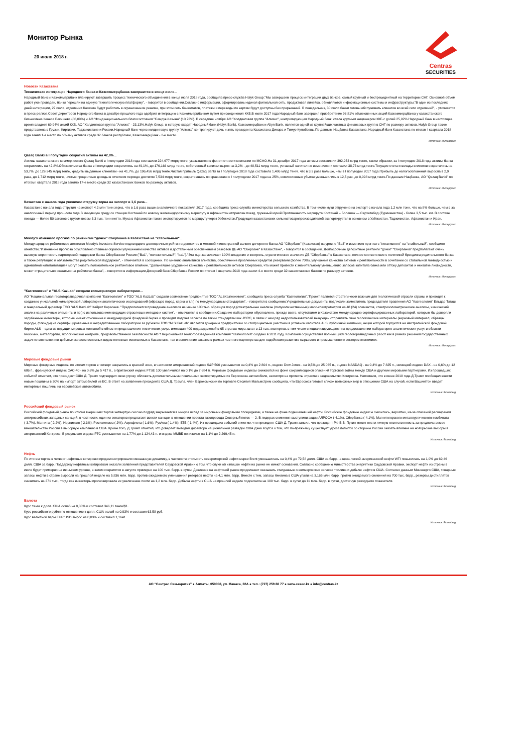Монитор Рынка
20 июля 2018 г.
Centras
SECURITIES
Новости Казахстана
Техническая интеграция Народного банка и Казкоммерцбанка завершится в конце июля...
Народный банк и Казкоммерцбанк планируют завершить процесс технического объединения в конце июля 2018 года, сообщила пресс-служба Halyk Group."Мы завершаем процесс интеграции двух банков, самый крупный и беспрецедентный на территории СНГ. Основной объем работ уже проведен, банки перешли на единую технологическую платформу", - говорится в сообщении.Согласно информации, сформированы единая филиальная сеть, продуктовая линейка, обновляются информационные системы и инфраструктуры."В один из последних дней интеграции, 27 июля, отделения Казкома будут работать в ограниченном режиме, при этом сеть банкоматов, платежи и переводы по картам будут доступны без прерываний. В понедельник, 30 июля банки готовы обслуживать клиентов во всей сети отделений", - уточняется в пресс-релизе.Совет директоров Народного банка в декабре прошлого года одобрил интеграцию с Казкоммерцбанком путем присоединения ККБ.В июле 2017 года Народный банк завершил приобретение 96,81% обыкновенных акций Казкоммерцбанка у казахстанского бизнесмена Кенеса Ракишева (86,09%) и АО "Фонд национального благосостояния "Самрук-Казына" (10,72%). В середине ноября АО "Холдинговая группа "Алмэкс", контролирующая Народный банк, стала крупным акционером ККБ с долей 25,02%.Народный банк в настоящее время владеет 69,94% акций ККБ, АО "Холдинговая группа "Алмэкс" - 23,13%.Halyk Group, в которую входят Народный банк (Halyk Bank), Казкоммерцбанк и Altyn Bank, является одной из крупнейших частных финансовых групп в СНГ по размеру активов. Halyk Group также представлена в Грузии, Киргизии, Таджикистане и России.Народный банк через холдинговую группу "Алмэкс" контролируют дочь и зять президента Казахстана Динара и Тимур Кулибаевы.По данным Нацбанка Казахстана, Народный банк Казахстана по итогам I квартала 2018 года занял 1-е место по объему активов среди 32 банков республики, Казкоммерцбанк - 2-е место.
Источник: Интерфакс
Qazaq Banki в I полугодии сократил активы на 42,8%...
Активы казахстанского коммерческого Qazaq Banki в I полугодии 2018 года составили 224,677 млрд тенге, указывается в финотчетности компании по МСФО.На 31 декабря 2017 года активы составляли 392,953 млрд тенге, таким образом, за I полугодие 2018 года активы банка сократились на 42,8%.Обязательства банка в I полугодии сократились на 49,1%, до 176,166 млрд тенге, собственный капитал вырос на 3,2% - до 48,511 млрд тенге, уставный капитал не изменился и составил 38,73 млрд тенге.Текущие счета и вклады клиентов сократились на 53,7%, до 129,345 млрд тенге, кредиты выданные клиентам - на 41,7%, до 196,456 млрд тенге.Чистая прибыль Qazaq Banki за I полугодие 2018 года составила 1,486 млрд тенге, что в 3,3 раза больше, чем в I полугодии 2017 года.Прибыль до налогообложения выросла в 2,9 раза, до 1,712 млрд тенге, чистые процентные доходы в отчетном периоде достигли 7,534 млрд тенге, сократившись по сравнению с I полугодием 2017 года на 25%, комиссионные убытки уменьшились в 12,5 раз, до 0,098 млрд тенге.По данным Нацбанка, АО "Qazaq Banki" по итогам I квартала 2018 года заняло 17-е место среди 32 казахстанских банков по размеру активов.
Источник: Интерфакс
Казахстан с начала года увеличил отгрузку зерна на экспорт в 1,6 раза...
Казахстан с начала года отгрузил на экспорт 4,2 млн тонн зерна, что в 1,6 раза выше аналогичного показателя 2017 года, сообщила пресс-служба министерства сельского хозяйства. В том числе муки отгружено на экспорт с начала года 1,2 млн тонн, что на 8% больше, чем в за аналогичный период прошлого года.В минувшую среду со станции Костанай по новому железнодорожному маршруту в Афганистан отправлен поезд, груженый мукой.Протяженность маршрута Костанай – Болашак — Серхетабад (Туркменистан) - более 3,5 тыс. км. В составе поезда — более 50 вагонов с грузом весом 3,3 тыс. тонн нетто. Мука в Афганистан также экспортируется по маршруту через Узбекистан.Продукция казахстанских сельхозтоваропроизводителей экспортируется в основном в Узбекистан, Таджикистан, Афганистан и Иран.
Источник: Интерфакс
Moody's изменило прогноз по рейтингам "дочки" Сбербанка в Казахстане на "стабильный"...
Международное рейтинговое агентство Moody's Investors Service подтвердило долгосрочные рейтинги депозитов в местной и иностранной валюте дочернего банка АО "Сбербанк" (Казахстан) на уровне "Ba3" и изменило прогноз с "негативного" на "стабильный", сообщило агентство."Изменение прогноза обусловлено главным образом улучшением качества активов и достаточным обеспечением резервов ДБ АО "Сбербанк" в Казахстане", - говорится в сообщении. Долгосрочные депозитные рейтинги "дочки" "Сбербанка" предполагают очень высокую вероятность партнерской поддержки банка Сбербанком России ("Ba1", "положительный", "ba1")."Эта оценка включает 100% владение и контроль, стратегическое значение ДБ "Сбербанка" в Казахстане, полное соответствие с политикой брэндинга родительского банка, а также репутацию и обязательства родительской поддержки", - отмечается в сообщении. По мнению аналитиков агентства, обеспечение проблемных кредитов резервами (более 70%), улучшение качества активов и рентабельности в сочетании со стабильной ликвидностью и адекватной капитализацией могут оказать положительное рейтинговое влияние. "Дальнейшее ухудшение качества и рентабельности активов Сбербанка, что может привести к значительному уменьшению запасов капитала банка или оттоку депозитов и нехватке ликвидности, может отрицательно сказаться на рейтингах банка", - говорится в информации.Дочерний банк Сбербанка России по итогам I квартала 2018 года занял 4-е место среди 32 казахстанских банков по размеру активов.
Источник: Интерфакс
"Казгеология" и "ALS KazLab" создали коммерческую лабораторию...
АО "Национальная геологоразведочная компания "Казгеология" и ТОО "ALS KazLab" создали совместное предприятие ТОО "ALSКазгеохимия", сообщила пресс-служба "Казгеологии"."Проект является стратегически важным для геологической отрасли страны и приведет к созданию уникальной коммерческой лаборатории аналитических исследований (образцов пород, керна и т.п.) по международным стандартам", - говорится в сообщении.Учредительные документы подписали заместитель председателя правления АО "Казгеология" Ельдар Тагаш и генеральный директор ТОО "ALS KazLab" Кайрат Карасаев. "Предполагается проведение анализов не менее 100 тыс. образцов пород (спектральные анализы (полуколичественные) масс-спектрометрия на 48 (24) элементов, спектрозолометрические анализы, химический анализ на различные элементы и пр.) с использованием ведущих отраслевых методов и систем", - отмечается в сообщении.Создание лаборатории обусловлено, прежде всего, отсутствием в Казахстане международно сертифицированных лабораторий, которым бы доверяли зарубежные инвесторы, которые имеют отношение к международной фондовой бирже и проводят подсчет запасов по таким стандартам как JORC, в связи с чем ряд недропользователей вынужден отправлять свои геологические материалы (керновый материал, образцы породы, флюиды) на сертифицированные и аккредитованные лаборатории за рубежом.ТОО "ALS KazLab" является дочерним предприятием со стопроцентным участием в уставном капитале ALS, публичной компании, акции которой торгуются на Австралийской фондовой бирже.ALS – одна из ведущих мировых компаний в области представления технических услуг, имеющая 400 подразделений в 65 странах мира, штат в 13 тыс. экспертов, в том числе специализирующаяся на предоставлении лабораторно-аналитических услуг в области геохимии, металлургии, экологической контроле, продовольственной безопасности.АО "Национальная геологоразведочная компания "Казгеология" создано в 2011 году. Компания осуществляет полный цикл геологоразведочных работ как в рамках решения государственных задач по восполнению добытых запасов основных видов полезных ископаемых в Казахстане, так и исполнение заказов в рамках частного партнерства для содействия развитию сырьевого и промышленного секторов экономики.
Источник: Интерфакс
Мировые фондовые рынки
Мировые фондовые индексы по итогам торгов в четверг закрылись в красной зоне, в частности американский индекс S&P 500 уменьшился на 0,4% до 2 804 п., индекс Dow Jones - на 0,5% до 25 065 п., индекс NASDAQ - на 0,4% до 7 825 п., немецкий индекс DAX - на 0,6% до 12 686 п., французский индекс CAC-40 - на 0,6% до 5 417 п., а британский индекс FTSE 100 увеличился на 0,1% до 7 684 п. Мировые фондовые индексы снижаются на фоне сохраняющихся опасений торговой войны между США и другими мировыми партнерами. Из прошедших событий отметим, что президент США Д. Трамп подтвердил свою угрозу обложить дополнительными пошлинами экспортируемые из Евросоюза автомобили, несмотря на протесты отрасли и недовольство Конгресса. Напомним, что в июне 2018 года Д.Трамп пообещал ввести новые пошлины в 20% на импорт автомобилей из ЕС. В ответ на заявление президента США Д. Трампа, член Еврокомиссии по торговле Сесилия Мальмстрем сообщила, что Евросоюз готовит список возможных мер в отношении США на случай, если Вашингтон введет импортные пошлины на европейские автомобили.
Источник: Bloomberg
Российский фондовый рынок
Российский фондовый рынок по итогам вчерашних торгов четвертую сессию подряд закрывается в минусе вслед за мировыми фондовыми площадками, а также на фоне подешевевшей нефти. Российские фондовые индексы снизились, вероятно, из-за опасений расширения антироссийских западных санкций, в частности, один из сенаторов предлагает ввести санкции в отношении проекта газопровода Северный поток — 2. В лидерах снижения выступили акции АЛРОСА (-4,1%), Сбербанка (-4,1%), Магнитогорского металлургического комбината (-3,7%), Магнита (-2,2%), Норникеля (-2,1%), Ростелекома (-2%), Аэрофлота (-1,6%), РусАла (-1,4%), ВТБ (-1,4%). Из прошедших событий отметим, что президент США Д. Трамп заявил, что президент РФ В.В. Путин может нести личную ответственность за предполагаемое вмешательство России в выборную кампанию в США. Кроме того, Д.Трамп отметил, что доверяет выводам директора национальной разведки США Дэна Коутса о том, что по-прежнему существует угроза попыток со стороны России оказать влияние на ноябрьские выборы в американский Конгресс. В результате индекс РТС уменьшился на 1,77% до 1 124,43 п. и индекс ММВБ понизился на 1,1% до 2 269,45 п.
Источник: Bloomberg
Нефть
По итогам торгов в четверг нефтяные котировки продемонстрировали смешанную динамику, в частности стоимость североморской нефти марки Brent уменьшилась на 0,4% до 72,58 долл. США за барр., а цена легкой американской нефти WTI повысилась на 1,0% до 69,46 долл. США за барр. Поддержку нефтяным котировкам оказали заявления представителей Саудовской Аравии о том, что слухи об излишке нефти на рынке не имеют основания. Согласно сообщению министерства энергетики Саудовской Аравии, экспорт нефти из страны в июле будет примерно на июньском уровне, а затем сократится в августе примерно на 100 тыс. барр. в сутки. Давление на нефтяной рынок продолжают оказывать статданные о коммерческих запасах топлива и добыче нефти в США. Согласно данным Минэнерго США, товарные запасы нефти в стране выросли на прошлой неделе на 5,836 млн. барр. против ожидаемого уменьшения резервов нефти на 4,1 млн. барр. Вместе с тем, запасы бензина в США упали на 3,165 млн. барр. против ожидаемого снижения на 700 тыс. барр., резервы дистиллятов снизились на 371 тыс., тогда как инвесторы прогнозировала их увеличение почти на 1,2 млн. барр. Добыча нефти в США на прошлой неделе подскочила на 100 тыс. барр. в сутки до 11 млн. барр. в сутки, достигнув рекордного показателя.
Источник: Bloomberg
Валюта
Курс тенге к долл. США ослаб на 0,33% и составил 346,11 тенге/$1.
Курс российского рубля по отношению к долл. США ослаб на 0,93% и составил 63,58 руб.
Курс валютной пары EUR/USD вырос на 0,03% и составил 1,1641.
Источник: Bloomberg
АО “Сентрас Секьюритиз” ● Алматы, 050008, ул. Манаса, 32А ● тел.: (727) 259 88 77 ● www.cesec.kz ● info@centras.kz